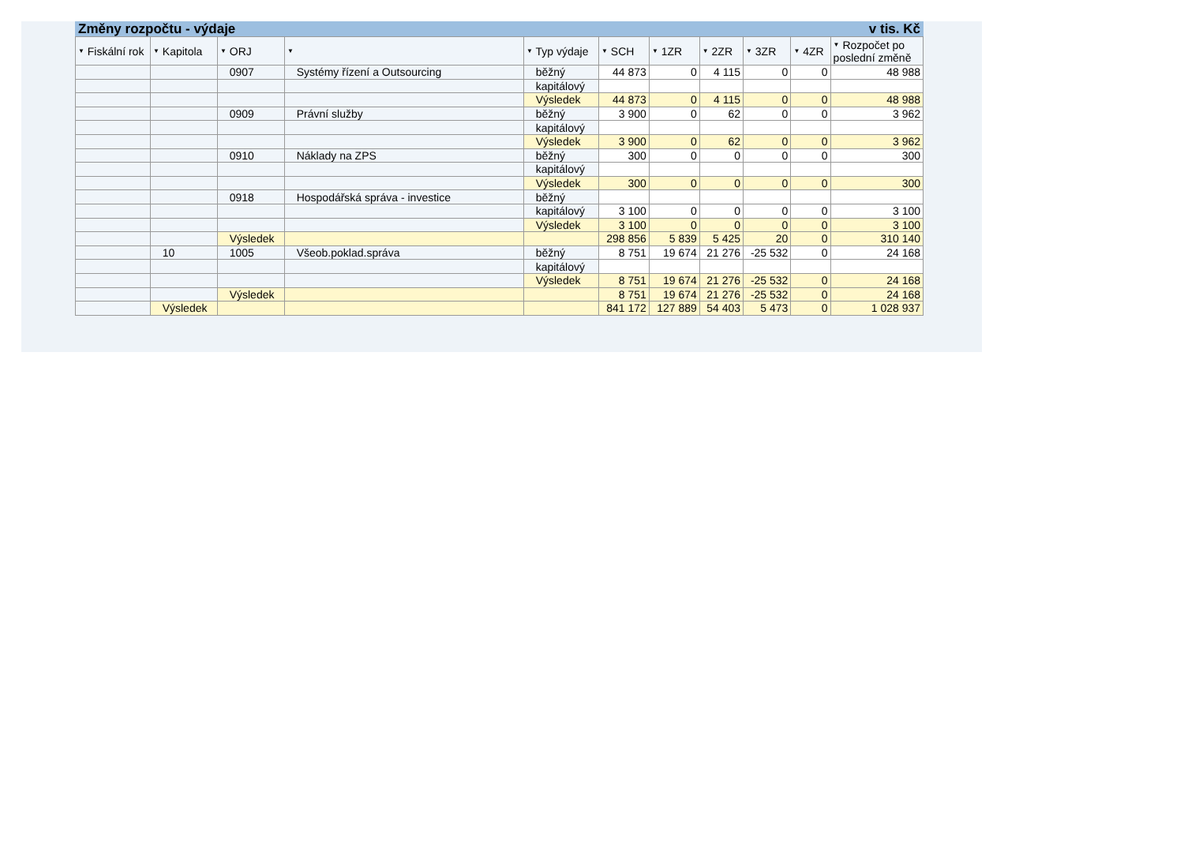Změny rozpočtu - výdaje v tis. Kč
| ▼ Fiskální rok | ▼ Kapitola | ▼ ORJ | ▼ | ▼ Typ výdaje | ▼ SCH | ▼ 1ZR | ▼ 2ZR | ▼ 3ZR | ▼ 4ZR | ▼ Rozpočet po poslední změně |
| --- | --- | --- | --- | --- | --- | --- | --- | --- | --- | --- |
| | | 0907 | Systémy řízení a Outsourcing | běžný | 44 873 | 0 | 4 115 | 0 | 0 | 48 988 |
| | | | | kapitálový | | | | | | |
| | | | | Výsledek | 44 873 | 0 | 4 115 | 0 | 0 | 48 988 |
| | | 0909 | Právní služby | běžný | 3 900 | 0 | 62 | 0 | 0 | 3 962 |
| | | | | kapitálový | | | | | | |
| | | | | Výsledek | 3 900 | 0 | 62 | 0 | 0 | 3 962 |
| | | 0910 | Náklady na ZPS | běžný | 300 | 0 | 0 | 0 | 0 | 300 |
| | | | | kapitálový | | | | | | |
| | | | | Výsledek | 300 | 0 | 0 | 0 | 0 | 300 |
| | | 0918 | Hospodářská správa - investice | běžný | | | | | | |
| | | | | kapitálový | 3 100 | 0 | 0 | 0 | 0 | 3 100 |
| | | | | Výsledek | 3 100 | 0 | 0 | 0 | 0 | 3 100 |
| | | Výsledek | | | 298 856 | 5 839 | 5 425 | 20 | 0 | 310 140 |
| | 10 | 1005 | Všeob.poklad.správa | běžný | 8 751 | 19 674 | 21 276 | -25 532 | 0 | 24 168 |
| | | | | kapitálový | | | | | | |
| | | | | Výsledek | 8 751 | 19 674 | 21 276 | -25 532 | 0 | 24 168 |
| | | Výsledek | | | 8 751 | 19 674 | 21 276 | -25 532 | 0 | 24 168 |
| | Výsledek | | | | 841 172 | 127 889 | 54 403 | 5 473 | 0 | 1 028 937 |